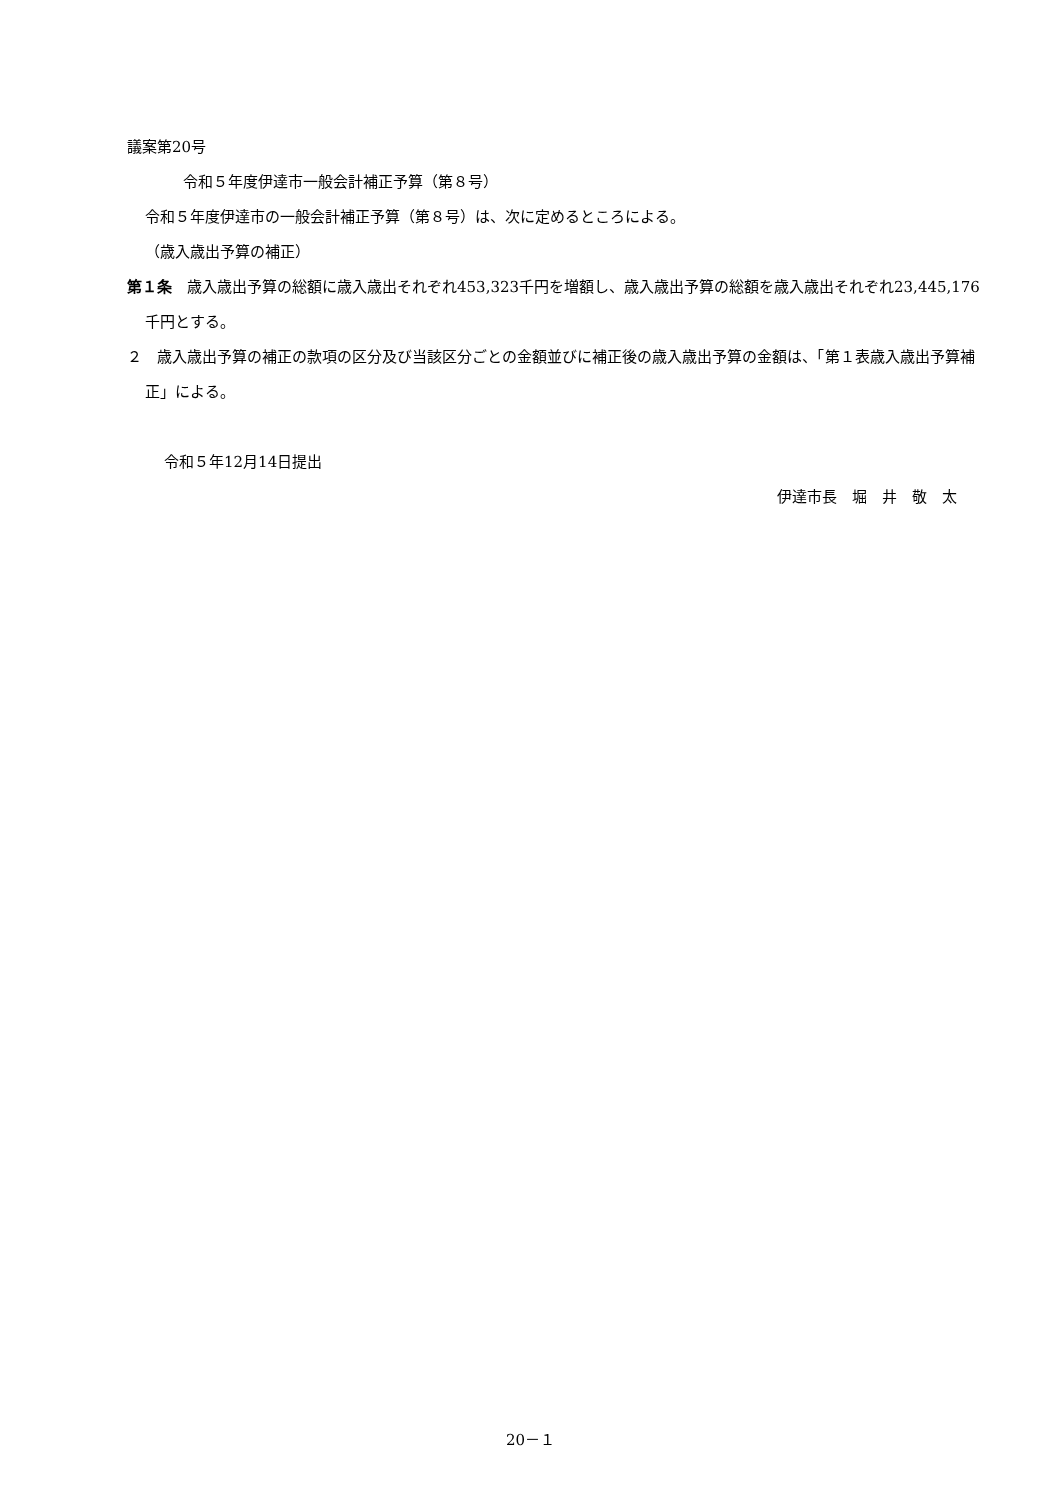議案第20号
令和５年度伊達市一般会計補正予算（第８号）
令和５年度伊達市の一般会計補正予算（第８号）は、次に定めるところによる。
（歳入歳出予算の補正）
第１条　歳入歳出予算の総額に歳入歳出それぞれ453,323千円を増額し、歳入歳出予算の総額を歳入歳出それぞれ23,445,176千円とする。
２　歳入歳出予算の補正の款項の区分及び当該区分ごとの金額並びに補正後の歳入歳出予算の金額は、「第１表歳入歳出予算補正」による。
令和５年12月14日提出
伊達市長　堀　井　敬　太
20－１